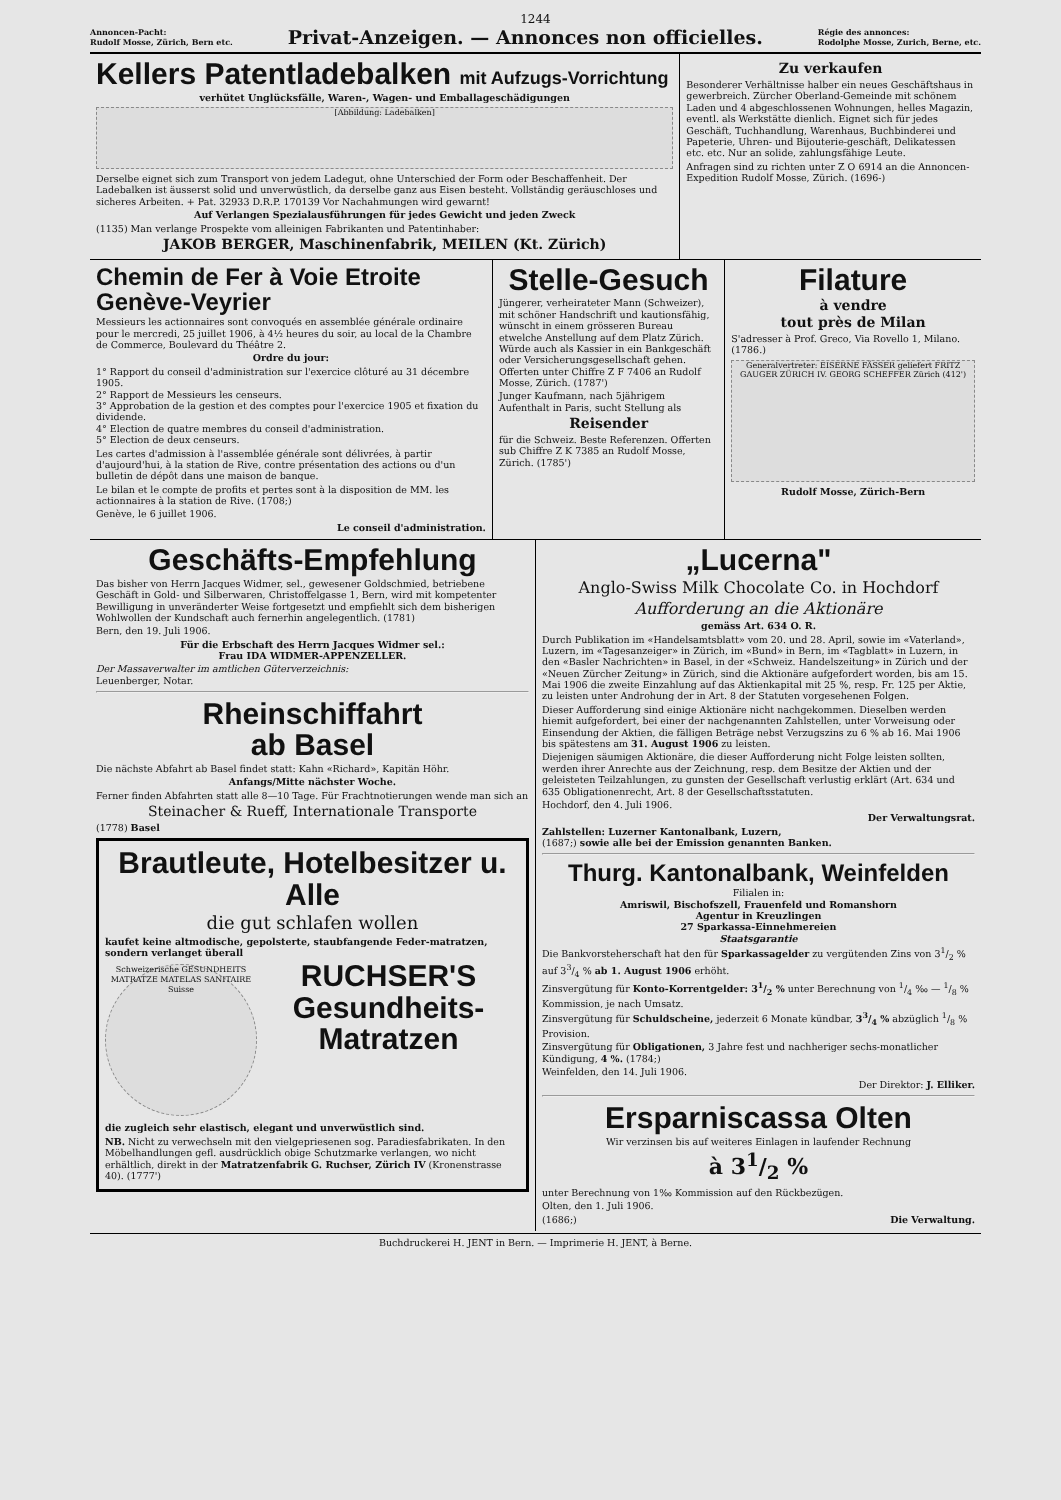1244
Annoncen-Pacht:
Rudolf Mosse, Zürich, Bern etc.
Privat-Anzeigen. — Annonces non officielles.
Régie des annonces:
Rodolphe Mosse, Zurich, Berne, etc.
Kellers Patentladebalken mit Aufzugs-Vorrichtung
verhütet Unglücksfälle, Waren-, Wagen- und Emballageschädigungen
[Abbildung: Ladebalken]
Derselbe eignet sich zum Transport von jedem Ladegut, ohne Unterschied der Form oder Beschaffenheit. Der Ladebalken ist äusserst solid und unverwüstlich, da derselbe ganz aus Eisen besteht. Vollständig geräuschloses und sicheres Arbeiten. + Pat. 32933 D.R.P. 170139 Vor Nachahmungen wird gewarnt!
Auf Verlangen Spezialausführungen für jedes Gewicht und jeden Zweck
(1135) Man verlange Prospekte vom alleinigen Fabrikanten und Patentinhaber:
JAKOB BERGER, Maschinenfabrik, MEILEN (Kt. Zürich)
Zu verkaufen
Besonderer Verhältnisse halber ein neues Geschäftshaus in gewerbreich. Zürcher Oberland-Gemeinde mit schönem Laden und 4 abgeschlossenen Wohnungen, helles Magazin, eventl. als Werkstätte dienlich. Eignet sich für jedes Geschäft, Tuchhandlung, Warenhaus, Buchbinderei und Papeterie, Uhren- und Bijouterie-geschäft, Delikatessen etc. etc. Nur an solide, zahlungsfähige Leute.
Anfragen sind zu richten unter Z O 6914 an die Annoncen-Expedition Rudolf Mosse, Zürich. (1696-)
Chemin de Fer à Voie Etroite Genève-Veyrier
Messieurs les actionnaires sont convoqués en assemblée générale ordinaire pour le mercredi, 25 juillet 1906, à 4½ heures du soir, au local de la Chambre de Commerce, Boulevard du Théâtre 2.
Ordre du jour:
1° Rapport du conseil d'administration sur l'exercice clôturé au 31 décembre 1905.
2° Rapport de Messieurs les censeurs.
3° Approbation de la gestion et des comptes pour l'exercice 1905 et fixation du dividende.
4° Election de quatre membres du conseil d'administration.
5° Election de deux censeurs.
Les cartes d'admission à l'assemblée générale sont délivrées, à partir d'aujourd'hui, à la station de Rive, contre présentation des actions ou d'un bulletin de dépôt dans une maison de banque.
Le bilan et le compte de profits et pertes sont à la disposition de MM. les actionnaires à la station de Rive. (1708;)
Genève, le 6 juillet 1906.
Le conseil d'administration.
Stelle-Gesuch
Jüngerer, verheirateter Mann (Schweizer), mit schöner Handschrift und kautionsfähig, wünscht in einem grösseren Bureau etwelche Anstellung auf dem Platz Zürich. Würde auch als Kassier in ein Bankgeschäft oder Versicherungsgesellschaft gehen. Offerten unter Chiffre Z F 7406 an Rudolf Mosse, Zürich. (1787')
Junger Kaufmann, nach 5jährigem Aufenthalt in Paris, sucht Stellung als
Reisender
für die Schweiz. Beste Referenzen. Offerten sub Chiffre Z K 7385 an Rudolf Mosse, Zürich. (1785')
Filature
à vendre
tout près de Milan
S'adresser à Prof. Greco, Via Rovello 1, Milano. (1786.)
Generalvertreter: EISERNE FÄSSER geliefert FRITZ GAUGER ZÜRICH IV. GEORG SCHEFFER Zürich (412')
Rudolf Mosse, Zürich-Bern
Geschäfts-Empfehlung
Das bisher von Herrn Jacques Widmer, sel., gewesener Goldschmied, betriebene Geschäft in Gold- und Silberwaren, Christoffelgasse 1, Bern, wird mit kompetenter Bewilligung in unveränderter Weise fortgesetzt und empfiehlt sich dem bisherigen Wohlwollen der Kundschaft auch fernerhin angelegentlich. (1781)
Bern, den 19. Juli 1906.
Für die Erbschaft des Herrn Jacques Widmer sel.:
Frau IDA WIDMER-APPENZELLER.
Der Massaverwalter im amtlichen Güterverzeichnis:
Leuenberger, Notar.
Rheinschiffahrt
ab Basel
Die nächste Abfahrt ab Basel findet statt: Kahn «Richard», Kapitän Höhr.
Anfangs/Mitte nächster Woche.
Ferner finden Abfahrten statt alle 8—10 Tage. Für Frachtnotierungen wende man sich an
Steinacher & Rueff, Internationale Transporte
(1778) Basel
Brautleute, Hotelbesitzer u. Alle
die gut schlafen wollen
kaufet keine altmodische, gepolsterte, staubfangende Feder-matratzen, sondern verlanget überall
Schweizerische GESUNDHEITS MATRATZE MATELAS SANITAIRE Suisse
RUCHSER'S Gesundheits-Matratzen
die zugleich sehr elastisch, elegant und unverwüstlich sind.
NB. Nicht zu verwechseln mit den vielgepriesenen sog. Paradiesfabrikaten. In den Möbelhandlungen gefl. ausdrücklich obige Schutzmarke verlangen, wo nicht erhältlich, direkt in der Matratzenfabrik G. Ruchser, Zürich IV (Kronenstrasse 40). (1777')
„Lucerna"
Anglo-Swiss Milk Chocolate Co. in Hochdorf
Aufforderung an die Aktionäre
gemäss Art. 634 O. R.
Durch Publikation im «Handelsamtsblatt» vom 20. und 28. April, sowie im «Vaterland», Luzern, im «Tagesanzeiger» in Zürich, im «Bund» in Bern, im «Tagblatt» in Luzern, in den «Basler Nachrichten» in Basel, in der «Schweiz. Handelszeitung» in Zürich und der «Neuen Zürcher Zeitung» in Zürich, sind die Aktionäre aufgefordert worden, bis am 15. Mai 1906 die zweite Einzahlung auf das Aktienkapital mit 25 %, resp. Fr. 125 per Aktie, zu leisten unter Androhung der in Art. 8 der Statuten vorgesehenen Folgen.
Dieser Aufforderung sind einige Aktionäre nicht nachgekommen. Dieselben werden hiemit aufgefordert, bei einer der nachgenannten Zahlstellen, unter Vorweisung oder Einsendung der Aktien, die fälligen Beträge nebst Verzugszins zu 6 % ab 16. Mai 1906 bis spätestens am 31. August 1906 zu leisten.
Diejenigen säumigen Aktionäre, die dieser Aufforderung nicht Folge leisten sollten, werden ihrer Anrechte aus der Zeichnung, resp. dem Besitze der Aktien und der geleisteten Teilzahlungen, zu gunsten der Gesellschaft verlustig erklärt (Art. 634 und 635 Obligationenrecht, Art. 8 der Gesellschaftsstatuten.
Hochdorf, den 4. Juli 1906.
Der Verwaltungsrat.
Zahlstellen: Luzerner Kantonalbank, Luzern,
(1687;) sowie alle bei der Emission genannten Banken.
Thurg. Kantonalbank, Weinfelden
Filialen in:
Amriswil, Bischofszell, Frauenfeld und Romanshorn
Agentur in Kreuzlingen
27 Sparkassa-Einnehmereien
Staatsgarantie
Die Bankvorsteherschaft hat den für Sparkassagelder zu vergütenden Zins von 31/2 % auf 33/4 % ab 1. August 1906 erhöht.
Zinsvergütung für Konto-Korrentgelder: 31/2 % unter Berechnung von 1/4 ‰ — 1/8 % Kommission, je nach Umsatz.
Zinsvergütung für Schuldscheine, jederzeit 6 Monate kündbar, 33/4 % abzüglich 1/8 % Provision.
Zinsvergütung für Obligationen, 3 Jahre fest und nachheriger sechs-monatlicher Kündigung, 4 %. (1784;)
Weinfelden, den 14. Juli 1906.
Der Direktor: J. Elliker.
Ersparniscassa Olten
Wir verzinsen bis auf weiteres Einlagen in laufender Rechnung
à 31/2 %
unter Berechnung von 1‰ Kommission auf den Rückbezügen.
Olten, den 1. Juli 1906.
(1686;) Die Verwaltung.
Buchdruckerei H. JENT in Bern. — Imprimerie H. JENT, à Berne.